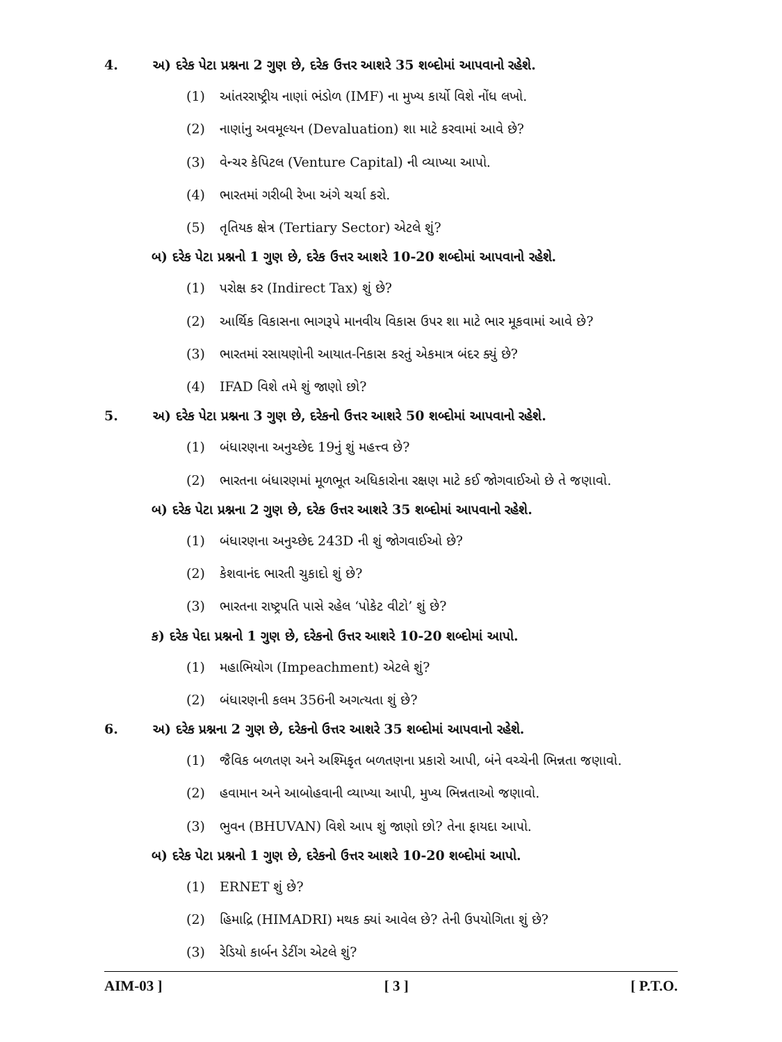4. અ) દરેક પેટા પ્રશ્નના 2 ગુણ છે, દરેક ઉત્તર આશરે 35 શબ્દોમાં આપવાનો રહેશે.
(1) આંતરરાષ્ટ્રીય નાણાં ભંડોળ (IMF) ના મુખ્ય કાર્યો વિશે નોંધ લખો.
(2) નાણાંનુ અવમૂલ્યન (Devaluation) શા માટે કરવામાં આવે છે?
(3) વેન્ચર કેપિટલ (Venture Capital) ની વ્યાખ્યા આપો.
(4) ભારતમાં ગરીબી રેખા અંગે ચર્ચા કરો.
(5) તૃતિયક ક્ષેત્ર (Tertiary Sector) એટલે શું?
બ) દરેક પેટા પ્રશ્નનો 1 ગુણ છે, દરેક ઉત્તર આશરે 10-20 શબ્દોમાં આપવાનો રહેશે.
(1) પરોક્ષ કર (Indirect Tax) શું છે?
(2) આર્થિક વિકાસના ભાગરૂપે માનવીય વિકાસ ઉપર શા માટે ભાર મૂકવામાં આવે છે?
(3) ભારતમાં રસાયણોની આયાત-નિકાસ કરતું એકમાત્ર બંદર ક્યું છે?
(4) IFAD વિશે તમે શું જાણો છો?
5. અ) દરેક પેટા પ્રશ્નના 3 ગુણ છે, દરેકનો ઉત્તર આશરે 50 શબ્દોમાં આપવાનો રહેશે.
(1) બંધારણના અનુચ્છેદ 19નું શું મહત્ત્વ છે?
(2) ભારતના બંધારણમાં મૂળભૂત અધિકારોના રક્ષણ માટે કઈ જોગવાઈઓ છે તે જણાવો.
બ) દરેક પેટા પ્રશ્નના 2 ગુણ છે, દરેક ઉત્તર આશરે 35 શબ્દોમાં આપવાનો રહેશે.
(1) બંધારણના અનુચ્છેદ 243D ની શું જોગવાઈઓ છે?
(2) કેશવાનંદ ભારતી ચુકાદો શું છે?
(3) ભારતના રાષ્ટ્રપતિ પાસે રહેલ ‘પોકેટ વીટો’ શું છે?
ક) દરેક પેદા પ્રશ્નનો 1 ગુણ છે, દરેકનો ઉત્તર આશરે 10-20 શબ્દોમાં આપો.
(1) મહાભિયોગ (Impeachment) એટલે શું?
(2) બંધારણની કલમ 356ની અગત્યતા શું છે?
6. અ) દરેક પ્રશ્નના 2 ગુણ છે, દરેકનો ઉત્તર આશરે 35 શબ્દોમાં આપવાનો રહેશે.
(1) જૈવિક બળતણ અને અશ્મિકૃત બળતણના પ્રકારો આપી, બંને વચ્ચેની ભિન્નતા જણાવો.
(2) હવામાન અને આબોહવાની વ્યાખ્યા આપી, મુખ્ય ભિન્નતાઓ જણાવો.
(3) ભુવન (BHUVAN) વિશે આપ શું જાણો છો? તેના ફાયદા આપો.
બ) દરેક પેટા પ્રશ્નનો 1 ગુણ છે, દરેકનો ઉત્તર આશરે 10-20 શબ્દોમાં આપો.
(1) ERNET શું છે?
(2) હિમાદ્રિ (HIMADRI) મથક ક્યાં આવેલ છે? તેની ઉપયોગિતા શું છે?
(3) રેડિયો કાર્બન ડેટીંગ એટલે શું?
AIM-03 ] [ 3 ] [ P.T.O.